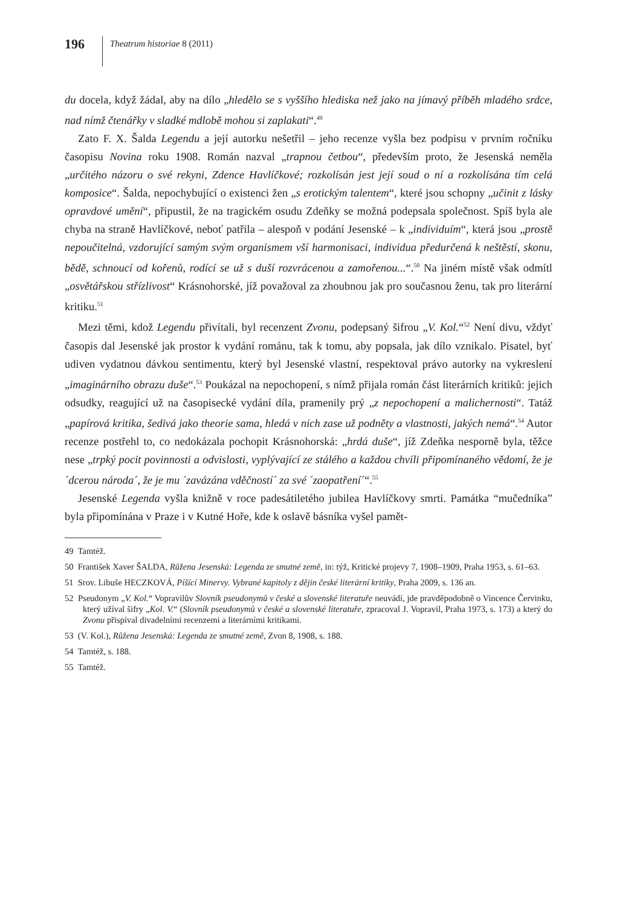196
Theatrum historiae 8 (2011)
du docela, když žádal, aby na dílo „hledělo se s vyššího hlediska než jako na jímavý příběh mladého srdce, nad nímž čtenářky v sladké mdlobě mohou si zaplakati“.<sup>49</sup>
Zato F. X. Šalda Legendu a její autorku nešetřil – jeho recenze vyšla bez podpisu v prvním ročníku časopisu Novina roku 1908. Román nazval „trapnou četbou“, především proto, že Jesenská neměla „určitého názoru o své rekyni, Zdence Havlíčkové; rozkolísán jest její soud o ní a rozkolísána tím celá komposice“. Šalda, nepochybující o existenci žen „s erotickým talentem“, které jsou schopny „učinit z lásky opravdové umění“, připustil, že na tragickém osudu Zdeňky se možná podepsala společnost. Spíš byla ale chyba na straně Havlíčkové, neboť patřila – alespoň v podání Jesenské – k „individuím“, která jsou „prostě nepoučitelná, vzdorující samým svým organismem vší harmonisaci, individua předurčená k neštěstí, skonu, bědě, schnoucí od kořenů, rodící se už s duší rozvrácenou a zamořenou...“.<sup>50</sup> Na jiném místě však odmítl „osvětářskou střízlivost“ Krásnohorské, jíž považoval za zhoubnou jak pro současnou ženu, tak pro literární kritiku.<sup>51</sup>
Mezi těmi, kdož Legendu přivítali, byl recenzent Zvonu, podepsaný šifrou „V. Kol.“<sup>52</sup> Není divu, vždyť časopis dal Jesenské jak prostor k vydání románu, tak k tomu, aby popsala, jak dílo vznikalo. Pisatel, byť udiven vydatnou dávkou sentimentu, který byl Jesenské vlastní, respektoval právo autorky na vykreslení „imaginárního obrazu duše“.<sup>53</sup> Poukázal na nepochopení, s nímž přijala román část literárních kritiků: jejich odsudky, reagující už na časopisecké vydání díla, pramenily prý „z nepochopení a malichernosti“. Tatáž „papírová kritika, šedivá jako theorie sama, hledá v nich zase už podněty a vlastnosti, jakých nemá“.<sup>54</sup> Autor recenze postřehl to, co nedokázala pochopit Krásnohorská: „hrdá duše“, jíž Zdeňka nesporně byla, těžce nese „trpký pocit povinnosti a odvislosti, vyplývající ze stálého a každou chvíli připomínaného vědomí, že je ´dcerou národa´, že je mu ´zavázána vděčností´ za své ´zaopatření´“.<sup>55</sup>
Jesenské Legenda vyšla knižně v roce padesátiletého jubilea Havlíčkovy smrti. Památka “mučedníka” byla připomínána v Praze i v Kutné Hoře, kde k oslavě básníka vyšel pamět-
49 Tamtéž.
50 František Xaver ŠALDA, Růžena Jesenská: Legenda ze smutné země, in: týž, Kritické projevy 7, 1908–1909, Praha 1953, s. 61–63.
51 Srov. Libuše HECZKOVÁ, Píšící Minervy. Vybrané kapitoly z dějin české literární kritiky, Praha 2009, s. 136 an.
52 Pseudonym „V. Kol.“ Vopravilův Slovník pseudonymů v české a slovenské literatuře neuvádí, jde pravděpodobně o Vincence Červinku, který užíval šifry „Kol. V.“ (Slovník pseudonymů v české a slovenské literatuře, zpracoval J. Vopravil, Praha 1973, s. 173) a který do Zvonu přispíval divadelními recenzemi a literárními kritikami.
53 (V. Kol.), Růžena Jesenská: Legenda ze smutné země, Zvon 8, 1908, s. 188.
54 Tamtéž, s. 188.
55 Tamtéž.